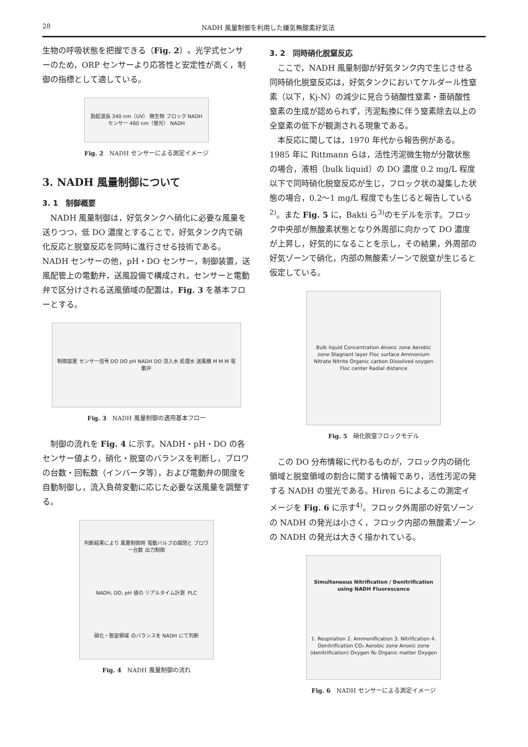28 NADH 風量制御を利用した嫌気無酸素好気法
生物の呼吸状態を把握できる（Fig. 2）。光学式センサーのため，ORP センサーより応答性と安定性が高く，制御の指標として適している。
励起波長 340 nm（UV） 微生物 フロック NADH センサー 460 nm（蛍光） NADH
Fig. 2　NADH センサーによる測定イメージ
3. NADH 風量制御について
3. 1　制御概要
NADH 風量制御は，好気タンクへ硝化に必要な風量を送りつつ，低 DO 濃度とすることで，好気タンク内で硝化反応と脱窒反応を同時に進行させる技術である。NADH センサーの他，pH・DO センサー，制御装置，送風配管上の電動弁，送風設備で構成され，センサーと電動弁で区分けされる送風領域の配置は，Fig. 3 を基本フローとする。
制御装置 センサー信号 DO DO pH NADH DO 流入水 処理水 送風機 M M M 電動弁
Fig. 3　NADH 風量制御の適用基本フロー
制御の流れを Fig. 4 に示す。NADH・pH・DO の各センサー値より，硝化・脱窒のバランスを判断し，ブロワの台数・回転数（インバータ等），および電動弁の開度を自動制御し，流入負荷変動に応じた必要な送風量を調整する。
判断結果により 風量制御用 電動バルブの開閉と ブロワー台数 出力制御 NADH, DO, pH 値の リアルタイム計測 PLC 硝化・脱窒領域 のバランスを NADH にて判断
Fig. 4　NADH 風量制御の流れ
3. 2　同時硝化脱窒反応
ここで，NADH 風量制御が好気タンク内で生じさせる同時硝化脱窒反応は，好気タンクにおいてケルダール性窒素（以下，Kj-N）の減少に見合う硝酸性窒素・亜硝酸性窒素の生成が認められず，汚泥転換に伴う窒素除去以上の全窒素の低下が観測される現象である。
本反応に関しては，1970 年代から報告例がある。1985 年に Rittmann らは，活性汚泥微生物が分散状態の場合，液相（bulk liquid）の DO 濃度 0.2 mg/L 程度以下で同時硝化脱窒反応が生じ，フロック状の凝集した状態の場合，0.2〜1 mg/L 程度でも生じると報告している<sup>2)</sup>。また Fig. 5 に，Bakti ら<sup>3)</sup>のモデルを示す。フロック中央部が無酸素状態となり外周部に向かって DO 濃度が上昇し，好気的になることを示し，その結果，外周部の好気ゾーンで硝化，内部の無酸素ゾーンで脱窒が生じると仮定している。
Bulk liquid Concentration Anoxic zone Aerobic zone Stagnant layer Floc surface Ammonium Nitrate Nitrite Organic carbon Dissolved oxygen Floc center Radial distance
Fig. 5　硝化脱窒フロックモデル
この DO 分布情報に代わるものが，フロック内の硝化領域と脱窒領域の割合に関する情報であり，活性汚泥の発する NADH の蛍光である。Hiren らによるこの測定イメージを Fig. 6 に示す<sup>4)</sup>。フロック外周部の好気ゾーンの NADH の発光は小さく，フロック内部の無酸素ゾーンの NADH の発光は大きく描かれている。
Simultaneous Nitrification / Denitrification using NADH Fluorescence 1. Respiration 2. Ammonification 3. Nitrification 4. Denitrification CO₂ Aerobic zone Anoxic zone (denitrification) Oxygen N₂ Organic matter Oxygen
Fig. 6　NADH センサーによる測定イメージ